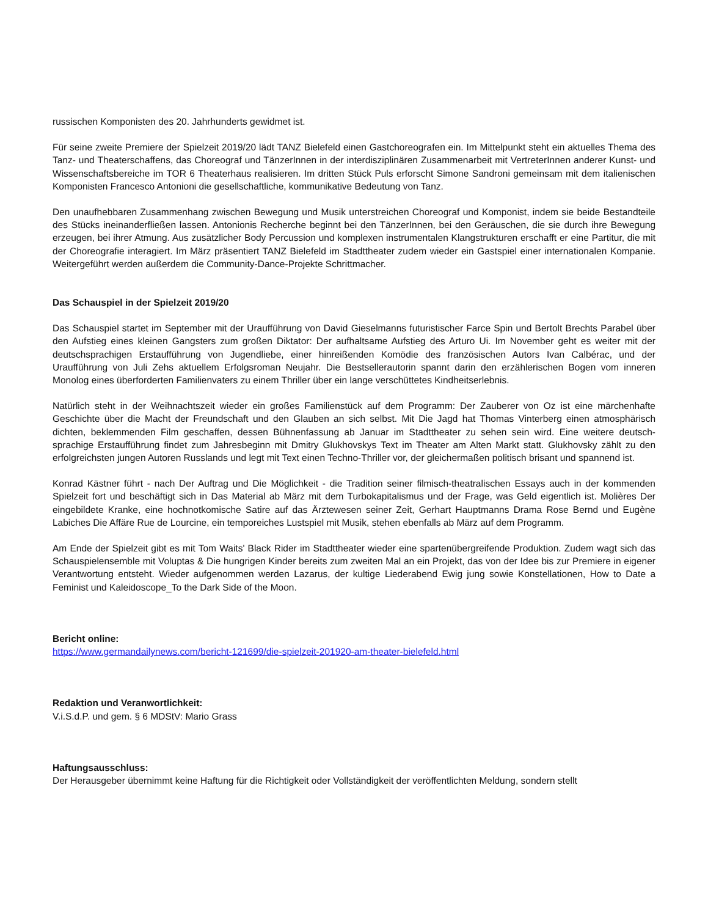russischen Komponisten des 20. Jahrhunderts gewidmet ist.
Für seine zweite Premiere der Spielzeit 2019/20 lädt TANZ Bielefeld einen Gastchoreografen ein. Im Mittelpunkt steht ein aktuelles Thema des Tanz- und Theaterschaffens, das Choreograf und TänzerInnen in der interdisziplinären Zusammenarbeit mit VertreterInnen anderer Kunst- und Wissenschaftsbereiche im TOR 6 Theaterhaus realisieren. Im dritten Stück Puls erforscht Simone Sandroni gemeinsam mit dem italienischen Komponisten Francesco Antonioni die gesellschaftliche, kommunikative Bedeutung von Tanz.
Den unaufhebbaren Zusammenhang zwischen Bewegung und Musik unterstreichen Choreograf und Komponist, indem sie beide Bestandteile des Stücks ineinanderfließen lassen. Antonionis Recherche beginnt bei den TänzerInnen, bei den Geräuschen, die sie durch ihre Bewegung erzeugen, bei ihrer Atmung. Aus zusätzlicher Body Percussion und komplexen instrumentalen Klangstrukturen erschafft er eine Partitur, die mit der Choreografie interagiert. Im März präsentiert TANZ Bielefeld im Stadttheater zudem wieder ein Gastspiel einer internationalen Kompanie. Weitergeführt werden außerdem die Community-Dance-Projekte Schrittmacher.
Das Schauspiel in der Spielzeit 2019/20
Das Schauspiel startet im September mit der Uraufführung von David Gieselmanns futuristischer Farce Spin und Bertolt Brechts Parabel über den Aufstieg eines kleinen Gangsters zum großen Diktator: Der aufhaltsame Aufstieg des Arturo Ui. Im November geht es weiter mit der deutschsprachigen Erstaufführung von Jugendliebe, einer hinreißenden Komödie des französischen Autors Ivan Calbérac, und der Uraufführung von Juli Zehs aktuellem Erfolgsroman Neujahr. Die Bestsellerautorin spannt darin den erzählerischen Bogen vom inneren Monolog eines überforderten Familienvaters zu einem Thriller über ein lange verschüttetes Kindheitserlebnis.
Natürlich steht in der Weihnachtszeit wieder ein großes Familienstück auf dem Programm: Der Zauberer von Oz ist eine märchenhafte Geschichte über die Macht der Freundschaft und den Glauben an sich selbst. Mit Die Jagd hat Thomas Vinterberg einen atmosphärisch dichten, beklemmenden Film geschaffen, dessen Bühnenfassung ab Januar im Stadttheater zu sehen sein wird. Eine weitere deutsch- sprachige Erstaufführung findet zum Jahresbeginn mit Dmitry Glukhovskys Text im Theater am Alten Markt statt. Glukhovsky zählt zu den erfolgreichsten jungen Autoren Russlands und legt mit Text einen Techno-Thriller vor, der gleichermaßen politisch brisant und spannend ist.
Konrad Kästner führt - nach Der Auftrag und Die Möglichkeit - die Tradition seiner filmisch-theatralischen Essays auch in der kommenden Spielzeit fort und beschäftigt sich in Das Material ab März mit dem Turbokapitalismus und der Frage, was Geld eigentlich ist. Molières Der eingebildete Kranke, eine hochnotkomische Satire auf das Ärztewesen seiner Zeit, Gerhart Hauptmanns Drama Rose Bernd und Eugène Labiches Die Affäre Rue de Lourcine, ein temporeiches Lustspiel mit Musik, stehen ebenfalls ab März auf dem Programm.
Am Ende der Spielzeit gibt es mit Tom Waits' Black Rider im Stadttheater wieder eine spartenübergreifende Produktion. Zudem wagt sich das Schauspielensemble mit Voluptas & Die hungrigen Kinder bereits zum zweiten Mal an ein Projekt, das von der Idee bis zur Premiere in eigener Verantwortung entsteht. Wieder aufgenommen werden Lazarus, der kultige Liederabend Ewig jung sowie Konstellationen, How to Date a Feminist und Kaleidoscope_To the Dark Side of the Moon.
Bericht online:
https://www.germandailynews.com/bericht-121699/die-spielzeit-201920-am-theater-bielefeld.html
Redaktion und Veranwortlichkeit:
V.i.S.d.P. und gem. § 6 MDStV: Mario Grass
Haftungsausschluss:
Der Herausgeber übernimmt keine Haftung für die Richtigkeit oder Vollständigkeit der veröffentlichten Meldung, sondern stellt